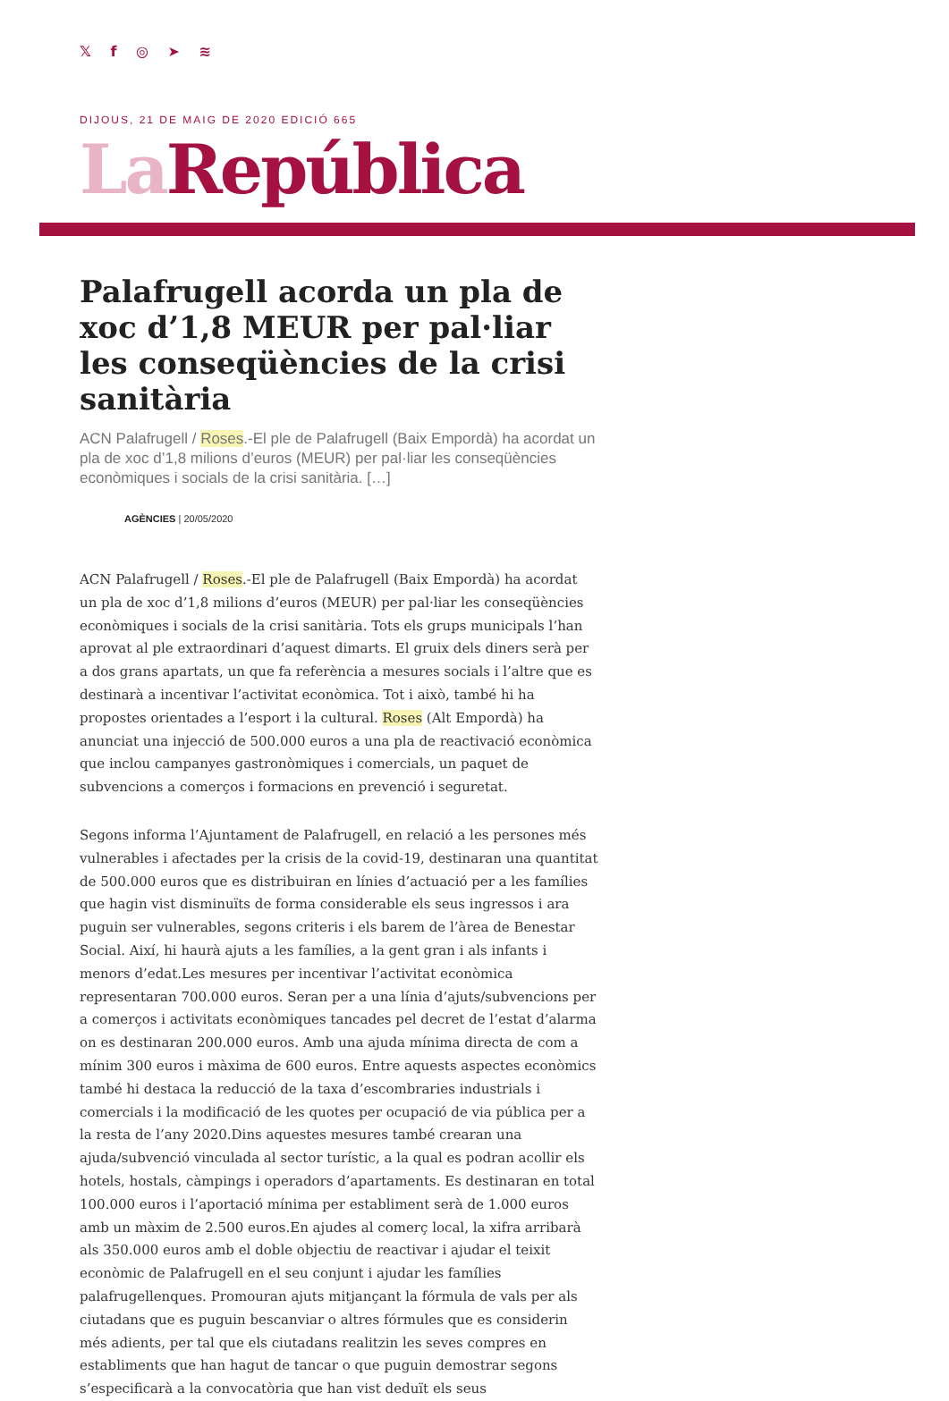𝕏 f ◎ ➤ ≋
DIJOUS, 21 DE MAIG DE 2020 EDICIÓ 665
La República
Palafrugell acorda un pla de xoc d’1,8 MEUR per pal·liar les conseqüències de la crisi sanitària
ACN Palafrugell / Roses.-El ple de Palafrugell (Baix Empordà) ha acordat un pla de xoc d’1,8 milions d’euros (MEUR) per pal·liar les conseqüències econòmiques i socials de la crisi sanitària. […]
AGÈNCIES | 20/05/2020
ACN Palafrugell / Roses.-El ple de Palafrugell (Baix Empordà) ha acordat un pla de xoc d’1,8 milions d’euros (MEUR) per pal·liar les conseqüències econòmiques i socials de la crisi sanitària. Tots els grups municipals l’han aprovat al ple extraordinari d’aquest dimarts. El gruix dels diners serà per a dos grans apartats, un que fa referència a mesures socials i l’altre que es destinarà a incentivar l’activitat econòmica. Tot i això, també hi ha propostes orientades a l’esport i la cultural. Roses (Alt Empordà) ha anunciat una injecció de 500.000 euros a una pla de reactivació econòmica que inclou campanyes gastronòmiques i comercials, un paquet de subvencions a comerços i formacions en prevenció i seguretat.
Segons informa l’Ajuntament de Palafrugell, en relació a les persones més vulnerables i afectades per la crisis de la covid-19, destinaran una quantitat de 500.000 euros que es distribuiran en línies d’actuació per a les famílies que hagin vist disminuïts de forma considerable els seus ingressos i ara puguin ser vulnerables, segons criteris i els barem de l’àrea de Benestar Social. Així, hi haurà ajuts a les famílies, a la gent gran i als infants i menors d’edat.Les mesures per incentivar l’activitat econòmica representaran 700.000 euros. Seran per a una línia d’ajuts/subvencions per a comerços i activitats econòmiques tancades pel decret de l’estat d’alarma on es destinaran 200.000 euros. Amb una ajuda mínima directa de com a mínim 300 euros i màxima de 600 euros. Entre aquests aspectes econòmics també hi destaca la reducció de la taxa d’escombraries industrials i comercials i la modificació de les quotes per ocupació de via pública per a la resta de l’any 2020.Dins aquestes mesures també crearan una ajuda/subvenció vinculada al sector turístic, a la qual es podran acollir els hotels, hostals, càmpings i operadors d’apartaments. Es destinaran en total 100.000 euros i l’aportació mínima per establiment serà de 1.000 euros amb un màxim de 2.500 euros.En ajudes al comerç local, la xifra arribarà als 350.000 euros amb el doble objectiu de reactivar i ajudar el teixit econòmic de Palafrugell en el seu conjunt i ajudar les famílies palafrugellenques. Promouran ajuts mitjançant la fórmula de vals per als ciutadans que es puguin bescanviar o altres fórmules que es considerin més adients, per tal que els ciutadans realitzin les seves compres en establiments que han hagut de tancar o que puguin demostrar segons s’especificarà a la convocatòria que han vist deduït els seus